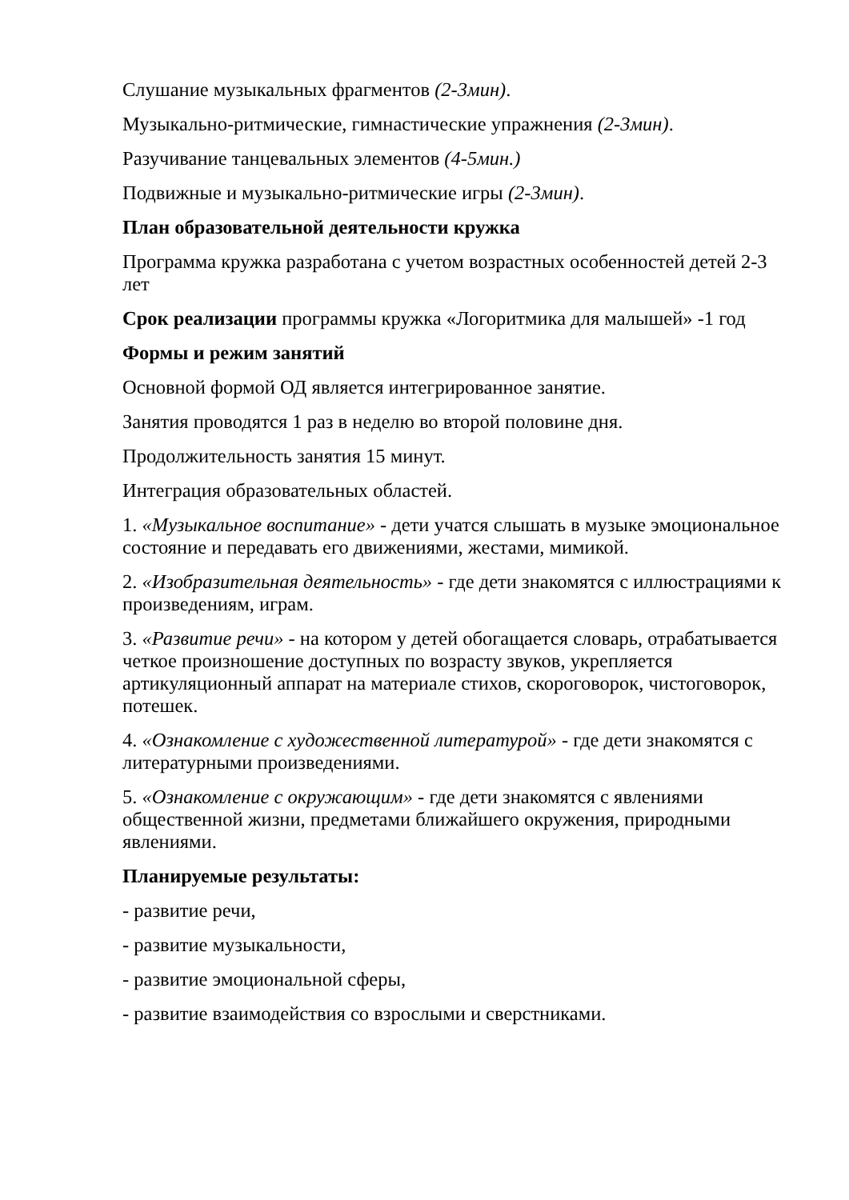Слушание музыкальных фрагментов (2-3мин).
Музыкально-ритмические, гимнастические упражнения (2-3мин).
Разучивание танцевальных элементов (4-5мин.)
Подвижные и музыкально-ритмические игры (2-3мин).
План образовательной деятельности кружка
Программа кружка разработана с учетом возрастных особенностей детей 2-3 лет
Срок реализации программы кружка «Логоритмика для малышей» -1 год
Формы и режим занятий
Основной формой ОД является интегрированное занятие.
Занятия проводятся 1 раз в неделю во второй половине дня.
Продолжительность занятия 15 минут.
Интеграция образовательных областей.
1. «Музыкальное воспитание» - дети учатся слышать в музыке эмоциональное состояние и передавать его движениями, жестами, мимикой.
2. «Изобразительная деятельность» - где дети знакомятся с иллюстрациями к произведениям, играм.
3. «Развитие речи» - на котором у детей обогащается словарь, отрабатывается четкое произношение доступных по возрасту звуков, укрепляется артикуляционный аппарат на материале стихов, скороговорок, чистоговорок, потешек.
4. «Ознакомление с художественной литературой» - где дети знакомятся с литературными произведениями.
5. «Ознакомление с окружающим» - где дети знакомятся с явлениями общественной жизни, предметами ближайшего окружения, природными явлениями.
Планируемые результаты:
- развитие речи,
- развитие музыкальности,
- развитие эмоциональной сферы,
- развитие взаимодействия со взрослыми и сверстниками.